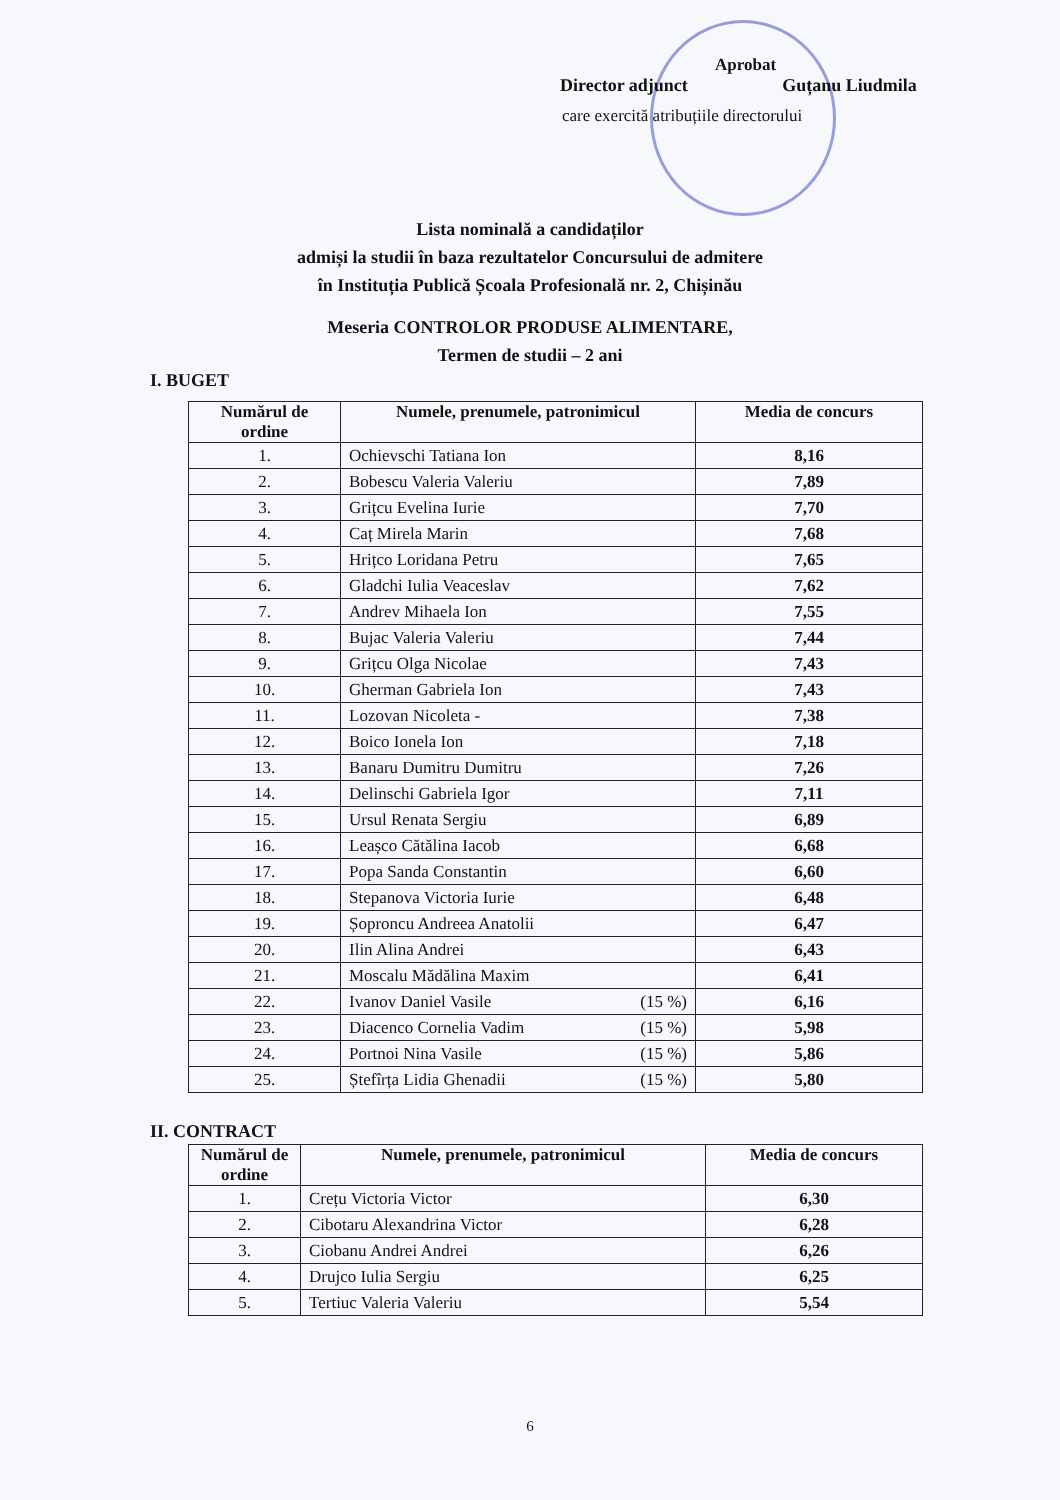Aprobat
Director adjunct Guțanu Liudmila
care exercită atribuțiile directorului
Lista nominală a candidaților
admiși la studii în baza rezultatelor Concursului de admitere
în Instituția Publică Școala Profesională nr. 2, Chișinău
Meseria CONTROLOR PRODUSE ALIMENTARE,
Termen de studii – 2 ani
I. BUGET
| Numărul de ordine | Numele, prenumele, patronimicul | | Media de concurs |
| --- | --- | --- | --- |
| 1. | Ochievschi Tatiana Ion | | 8,16 |
| 2. | Bobescu Valeria Valeriu | | 7,89 |
| 3. | Grițcu Evelina Iurie | | 7,70 |
| 4. | Caț Mirela Marin | | 7,68 |
| 5. | Hrițco Loridana Petru | | 7,65 |
| 6. | Gladchi Iulia Veaceslav | | 7,62 |
| 7. | Andrev Mihaela Ion | | 7,55 |
| 8. | Bujac Valeria Valeriu | | 7,44 |
| 9. | Grițcu Olga Nicolae | | 7,43 |
| 10. | Gherman Gabriela Ion | | 7,43 |
| 11. | Lozovan Nicoleta - | | 7,38 |
| 12. | Boico Ionela Ion | | 7,18 |
| 13. | Banaru Dumitru Dumitru | | 7,26 |
| 14. | Delinschi Gabriela Igor | | 7,11 |
| 15. | Ursul Renata Sergiu | | 6,89 |
| 16. | Leașco Cătălina Iacob | | 6,68 |
| 17. | Popa Sanda Constantin | | 6,60 |
| 18. | Stepanova Victoria Iurie | | 6,48 |
| 19. | Șoproncu Andreea Anatolii | | 6,47 |
| 20. | Ilin Alina Andrei | | 6,43 |
| 21. | Moscalu Mădălina Maxim | | 6,41 |
| 22. | Ivanov Daniel Vasile | (15 %) | 6,16 |
| 23. | Diacenco Cornelia Vadim | (15 %) | 5,98 |
| 24. | Portnoi Nina Vasile | (15 %) | 5,86 |
| 25. | Ștefîrța Lidia Ghenadii | (15 %) | 5,80 |
II. CONTRACT
| Numărul de ordine | Numele, prenumele, patronimicul | Media de concurs |
| --- | --- | --- |
| 1. | Crețu Victoria Victor | 6,30 |
| 2. | Cibotaru Alexandrina Victor | 6,28 |
| 3. | Ciobanu Andrei Andrei | 6,26 |
| 4. | Drujco Iulia Sergiu | 6,25 |
| 5. | Tertiuc Valeria Valeriu | 5,54 |
6